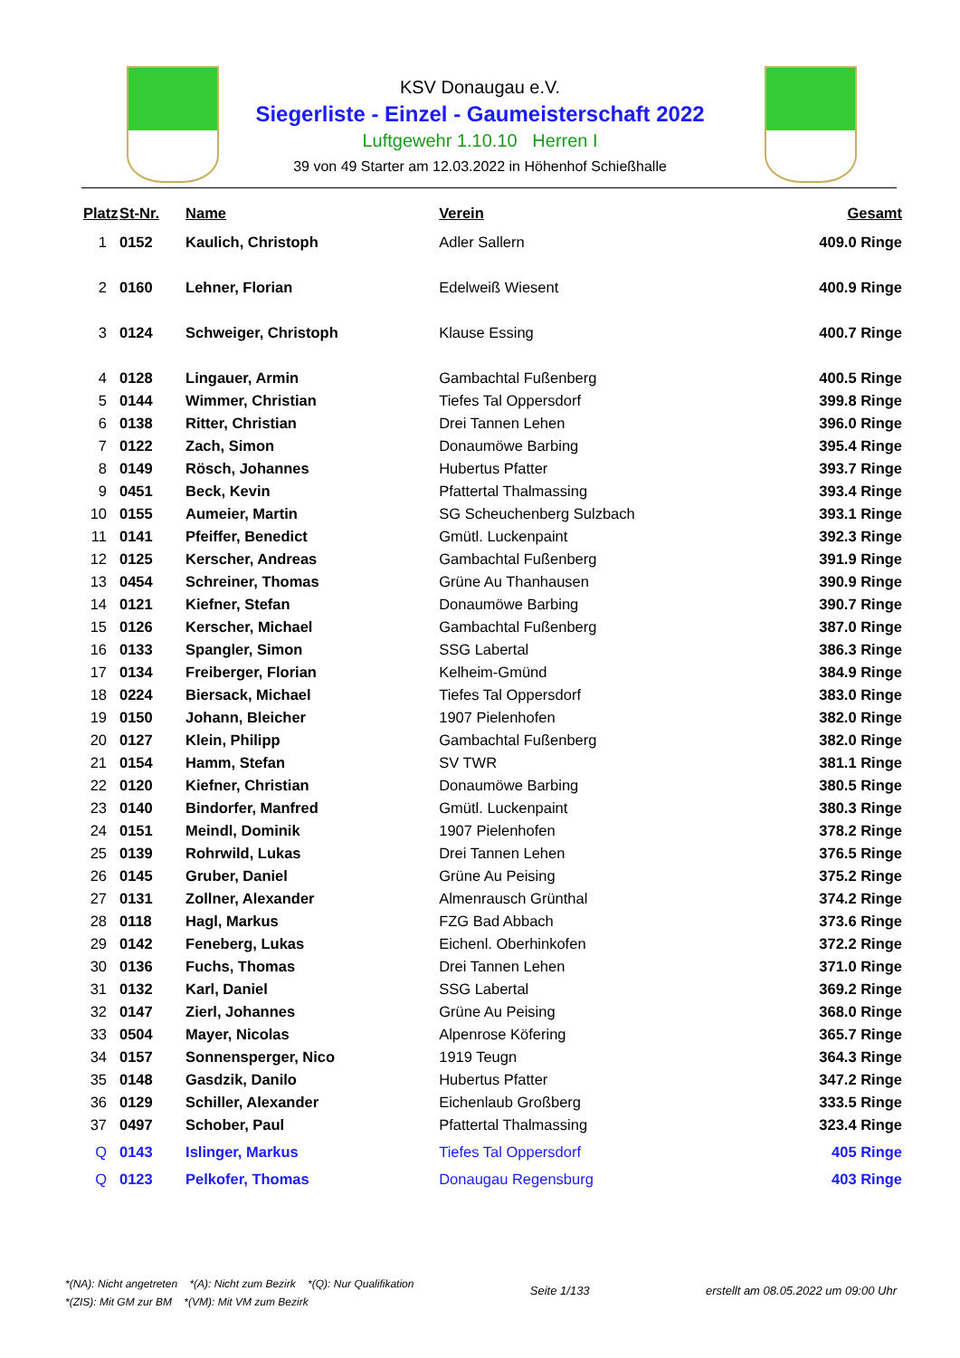KSV Donaugau e.V.
Siegerliste - Einzel - Gaumeisterschaft 2022
Luftgewehr 1.10.10 Herren I
39 von 49 Starter am 12.03.2022 in Höhenhof Schießhalle
| Platz | St-Nr. | Name | Verein | Gesamt |
| --- | --- | --- | --- | --- |
| 1 | 0152 | Kaulich, Christoph | Adler Sallern | 409.0 Ringe |
| 2 | 0160 | Lehner, Florian | Edelweiß Wiesent | 400.9 Ringe |
| 3 | 0124 | Schweiger, Christoph | Klause Essing | 400.7 Ringe |
| 4 | 0128 | Lingauer, Armin | Gambachtal Fußenberg | 400.5 Ringe |
| 5 | 0144 | Wimmer, Christian | Tiefes Tal Oppersdorf | 399.8 Ringe |
| 6 | 0138 | Ritter, Christian | Drei Tannen Lehen | 396.0 Ringe |
| 7 | 0122 | Zach, Simon | Donaumöwe Barbing | 395.4 Ringe |
| 8 | 0149 | Rösch, Johannes | Hubertus Pfatter | 393.7 Ringe |
| 9 | 0451 | Beck, Kevin | Pfattertal Thalmassing | 393.4 Ringe |
| 10 | 0155 | Aumeier, Martin | SG Scheuchenberg Sulzbach | 393.1 Ringe |
| 11 | 0141 | Pfeiffer, Benedict | Gmütl. Luckenpaint | 392.3 Ringe |
| 12 | 0125 | Kerscher, Andreas | Gambachtal Fußenberg | 391.9 Ringe |
| 13 | 0454 | Schreiner, Thomas | Grüne Au Thanhausen | 390.9 Ringe |
| 14 | 0121 | Kiefner, Stefan | Donaumöwe Barbing | 390.7 Ringe |
| 15 | 0126 | Kerscher, Michael | Gambachtal Fußenberg | 387.0 Ringe |
| 16 | 0133 | Spangler, Simon | SSG Labertal | 386.3 Ringe |
| 17 | 0134 | Freiberger, Florian | Kelheim-Gmünd | 384.9 Ringe |
| 18 | 0224 | Biersack, Michael | Tiefes Tal Oppersdorf | 383.0 Ringe |
| 19 | 0150 | Johann, Bleicher | 1907 Pielenhofen | 382.0 Ringe |
| 20 | 0127 | Klein, Philipp | Gambachtal Fußenberg | 382.0 Ringe |
| 21 | 0154 | Hamm, Stefan | SV TWR | 381.1 Ringe |
| 22 | 0120 | Kiefner, Christian | Donaumöwe Barbing | 380.5 Ringe |
| 23 | 0140 | Bindorfer, Manfred | Gmütl. Luckenpaint | 380.3 Ringe |
| 24 | 0151 | Meindl, Dominik | 1907 Pielenhofen | 378.2 Ringe |
| 25 | 0139 | Rohrwild, Lukas | Drei Tannen Lehen | 376.5 Ringe |
| 26 | 0145 | Gruber, Daniel | Grüne Au Peising | 375.2 Ringe |
| 27 | 0131 | Zollner, Alexander | Almenrausch Grünthal | 374.2 Ringe |
| 28 | 0118 | Hagl, Markus | FZG Bad Abbach | 373.6 Ringe |
| 29 | 0142 | Feneberg, Lukas | Eichenl. Oberhinkofen | 372.2 Ringe |
| 30 | 0136 | Fuchs, Thomas | Drei Tannen Lehen | 371.0 Ringe |
| 31 | 0132 | Karl, Daniel | SSG Labertal | 369.2 Ringe |
| 32 | 0147 | Zierl, Johannes | Grüne Au Peising | 368.0 Ringe |
| 33 | 0504 | Mayer, Nicolas | Alpenrose Köfering | 365.7 Ringe |
| 34 | 0157 | Sonnensperger, Nico | 1919 Teugn | 364.3 Ringe |
| 35 | 0148 | Gasdzik, Danilo | Hubertus Pfatter | 347.2 Ringe |
| 36 | 0129 | Schiller, Alexander | Eichenlaub Großberg | 333.5 Ringe |
| 37 | 0497 | Schober, Paul | Pfattertal Thalmassing | 323.4 Ringe |
| Q | 0143 | Islinger, Markus | Tiefes Tal Oppersdorf | 405 Ringe |
| Q | 0123 | Pelkofer, Thomas | Donaugau Regensburg | 403 Ringe |
*(NA): Nicht angetreten *(A): Nicht zum Bezirk *(Q): Nur Qualifikation
*(ZIS): Mit GM zur BM *(VM): Mit VM zum Bezirk
Seite 1/133 erstellt am 08.05.2022 um 09:00 Uhr